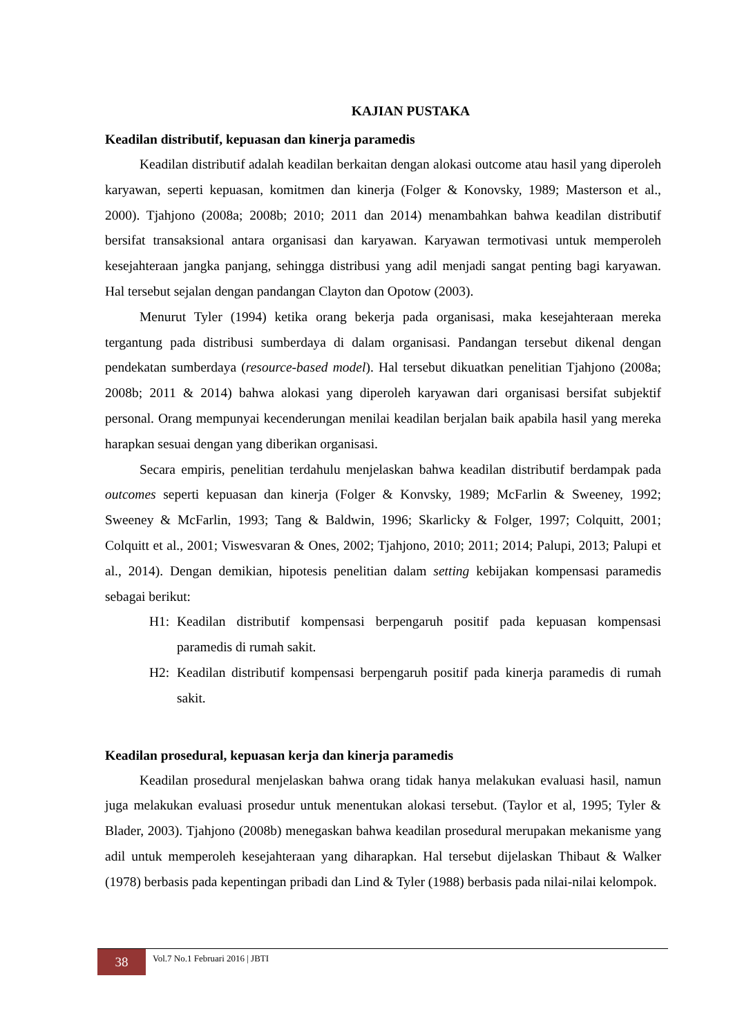KAJIAN PUSTAKA
Keadilan distributif, kepuasan dan kinerja paramedis
Keadilan distributif adalah keadilan berkaitan dengan alokasi outcome atau hasil yang diperoleh karyawan, seperti kepuasan, komitmen dan kinerja (Folger & Konovsky, 1989; Masterson et al., 2000). Tjahjono (2008a; 2008b; 2010; 2011 dan 2014) menambahkan bahwa keadilan distributif bersifat transaksional antara organisasi dan karyawan. Karyawan termotivasi untuk memperoleh kesejahteraan jangka panjang, sehingga distribusi yang adil menjadi sangat penting bagi karyawan. Hal tersebut sejalan dengan pandangan Clayton dan Opotow (2003).
Menurut Tyler (1994) ketika orang bekerja pada organisasi, maka kesejahteraan mereka tergantung pada distribusi sumberdaya di dalam organisasi. Pandangan tersebut dikenal dengan pendekatan sumberdaya (resource-based model). Hal tersebut dikuatkan penelitian Tjahjono (2008a; 2008b; 2011 & 2014) bahwa alokasi yang diperoleh karyawan dari organisasi bersifat subjektif personal. Orang mempunyai kecenderungan menilai keadilan berjalan baik apabila hasil yang mereka harapkan sesuai dengan yang diberikan organisasi.
Secara empiris, penelitian terdahulu menjelaskan bahwa keadilan distributif berdampak pada outcomes seperti kepuasan dan kinerja (Folger & Konvsky, 1989; McFarlin & Sweeney, 1992; Sweeney & McFarlin, 1993; Tang & Baldwin, 1996; Skarlicky & Folger, 1997; Colquitt, 2001; Colquitt et al., 2001; Viswesvaran & Ones, 2002; Tjahjono, 2010; 2011; 2014; Palupi, 2013; Palupi et al., 2014). Dengan demikian, hipotesis penelitian dalam setting kebijakan kompensasi paramedis sebagai berikut:
H1: Keadilan distributif kompensasi berpengaruh positif pada kepuasan kompensasi paramedis di rumah sakit.
H2: Keadilan distributif kompensasi berpengaruh positif pada kinerja paramedis di rumah sakit.
Keadilan prosedural, kepuasan kerja dan kinerja paramedis
Keadilan prosedural menjelaskan bahwa orang tidak hanya melakukan evaluasi hasil, namun juga melakukan evaluasi prosedur untuk menentukan alokasi tersebut. (Taylor et al, 1995; Tyler & Blader, 2003). Tjahjono (2008b) menegaskan bahwa keadilan prosedural merupakan mekanisme yang adil untuk memperoleh kesejahteraan yang diharapkan. Hal tersebut dijelaskan Thibaut & Walker (1978) berbasis pada kepentingan pribadi dan Lind & Tyler (1988) berbasis pada nilai-nilai kelompok.
38
Vol.7 No.1 Februari 2016 | JBTI